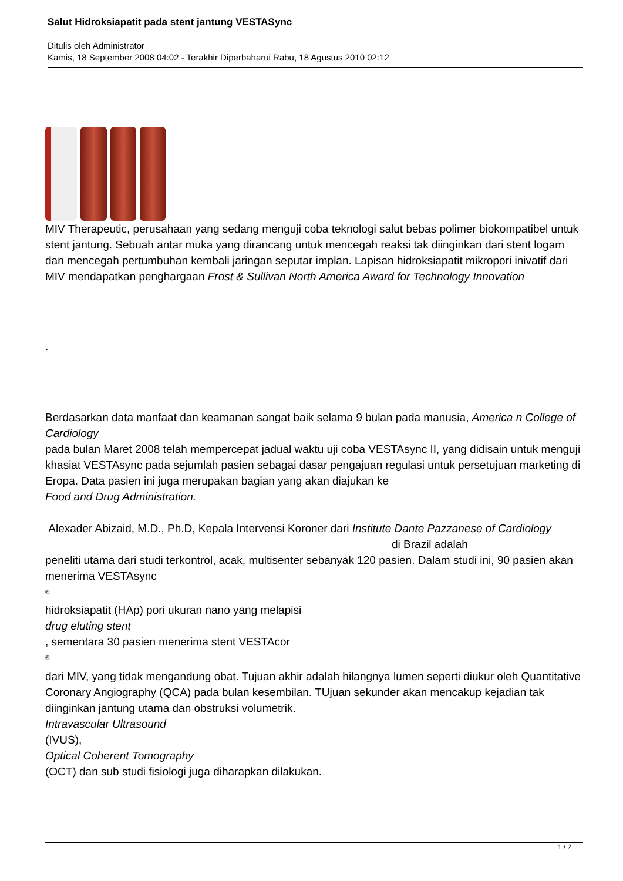Salut Hidroksiapatit pada stent jantung VESTASync
Ditulis oleh Administrator
Kamis, 18 September 2008 04:02 - Terakhir Diperbaharui Rabu, 18 Agustus 2010 02:12
MIV Therapeutic, perusahaan yang sedang menguji coba teknologi salut bebas polimer biokompatibel untuk stent jantung. Sebuah antar muka yang dirancang untuk mencegah reaksi tak diinginkan dari stent logam dan mencegah pertumbuhan kembali jaringan seputar implan. Lapisan hidroksiapatit mikropori inivatif dari MIV mendapatkan penghargaan Frost & Sullivan North America Award for Technology Innovation
.
Berdasarkan data manfaat dan keamanan sangat baik selama 9 bulan pada manusia, America n College of Cardiology
pada bulan Maret 2008 telah mempercepat jadual waktu uji coba VESTAsync II, yang didisain untuk menguji khasiat VESTAsync pada sejumlah pasien sebagai dasar pengajuan regulasi untuk persetujuan marketing di Eropa. Data pasien ini juga merupakan bagian yang akan diajukan ke
Food and Drug Administration.
Alexader Abizaid, M.D., Ph.D, Kepala Intervensi Koroner dari Institute Dante Pazzanese of Cardiology di Brazil adalah
peneliti utama dari studi terkontrol, acak, multisenter sebanyak 120 pasien. Dalam studi ini, 90 pasien akan menerima VESTAsync
<sup>®</sup>
hidroksiapatit (HAp) pori ukuran nano yang melapisi
drug eluting stent
, sementara 30 pasien menerima stent VESTAcor
<sup>®</sup>
dari MIV, yang tidak mengandung obat. Tujuan akhir adalah hilangnya lumen seperti diukur oleh Quantitative Coronary Angiography (QCA) pada bulan kesembilan. TUjuan sekunder akan mencakup kejadian tak diinginkan jantung utama dan obstruksi volumetrik.
Intravascular Ultrasound
(IVUS),
Optical Coherent Tomography
(OCT) dan sub studi fisiologi juga diharapkan dilakukan.
1 / 2